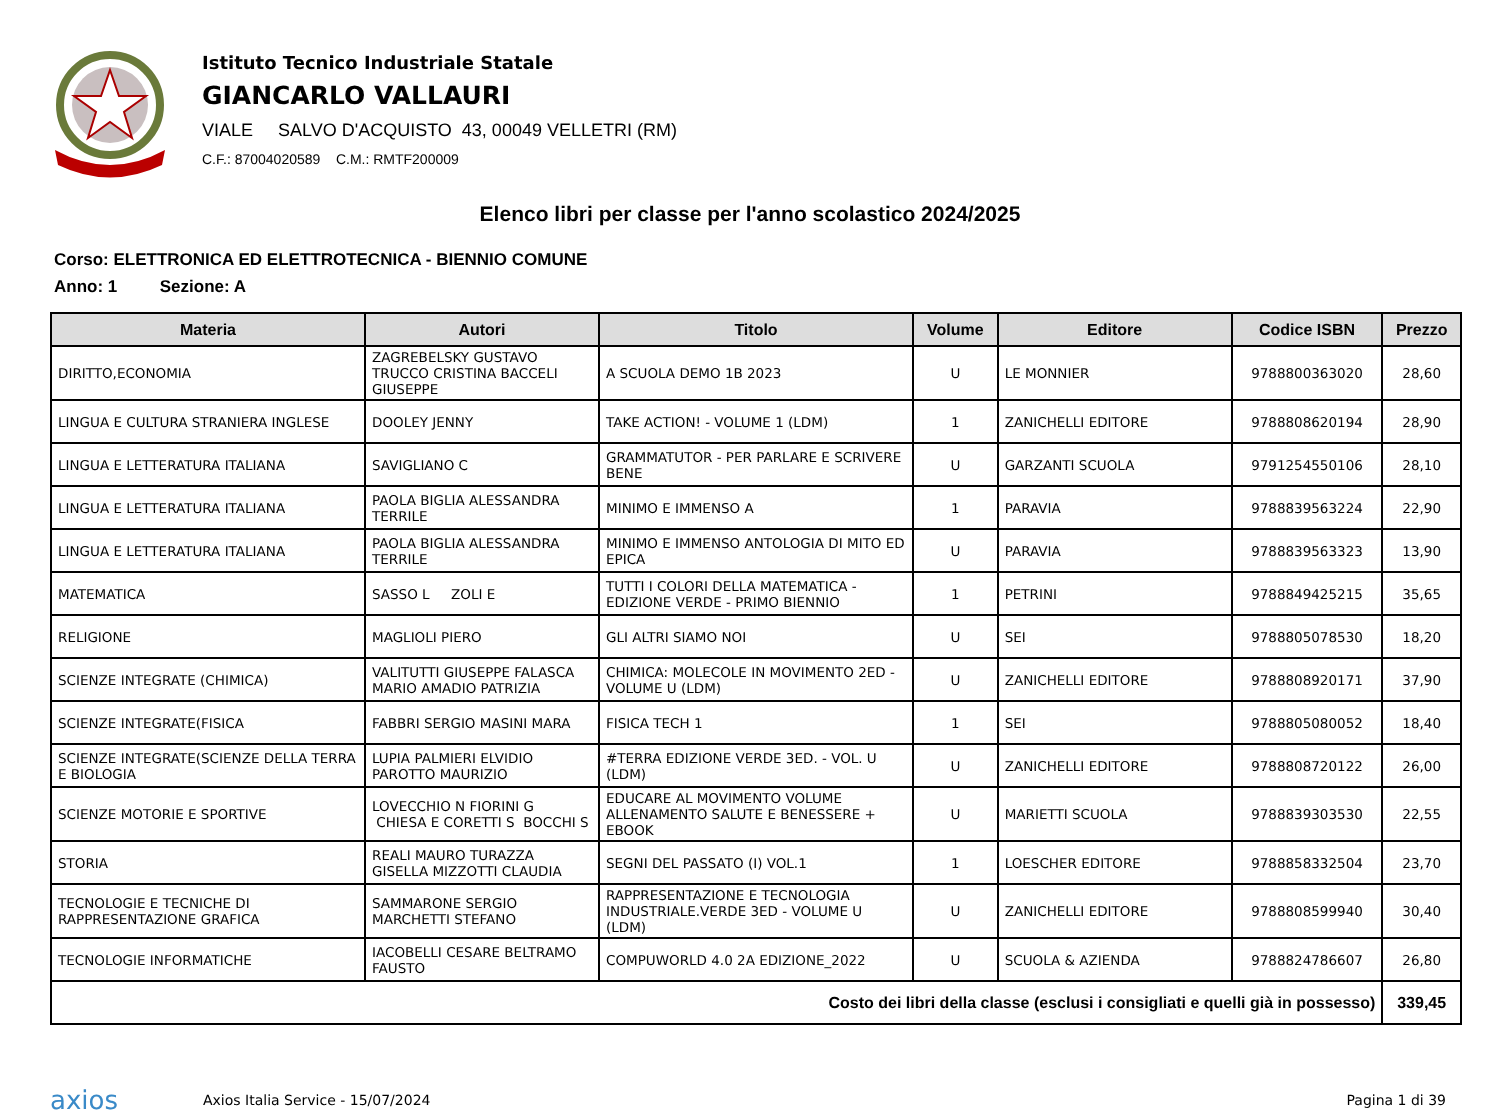Istituto Tecnico Industriale Statale
GIANCARLO VALLAURI
VIALE SALVO D'ACQUISTO 43, 00049 VELLETRI (RM)
C.F.: 87004020589 C.M.: RMTF200009
Elenco libri per classe per l'anno scolastico 2024/2025
Corso: ELETTRONICA ED ELETTROTECNICA - BIENNIO COMUNE
Anno: 1 Sezione: A
| Materia | Autori | Titolo | Volume | Editore | Codice ISBN | Prezzo |
| --- | --- | --- | --- | --- | --- | --- |
| DIRITTO,ECONOMIA | ZAGREBELSKY GUSTAVO TRUCCO CRISTINA BACCELI GIUSEPPE | A SCUOLA DEMO 1B 2023 | U | LE MONNIER | 9788800363020 | 28,60 |
| LINGUA E CULTURA STRANIERA INGLESE | DOOLEY JENNY | TAKE ACTION! - VOLUME 1 (LDM) | 1 | ZANICHELLI EDITORE | 9788808620194 | 28,90 |
| LINGUA E LETTERATURA ITALIANA | SAVIGLIANO C | GRAMMATUTOR - PER PARLARE E SCRIVERE BENE | U | GARZANTI SCUOLA | 9791254550106 | 28,10 |
| LINGUA E LETTERATURA ITALIANA | PAOLA BIGLIA ALESSANDRA TERRILE | MINIMO E IMMENSO A | 1 | PARAVIA | 9788839563224 | 22,90 |
| LINGUA E LETTERATURA ITALIANA | PAOLA BIGLIA ALESSANDRA TERRILE | MINIMO E IMMENSO ANTOLOGIA DI MITO ED EPICA | U | PARAVIA | 9788839563323 | 13,90 |
| MATEMATICA | SASSO L ZOLI E | TUTTI I COLORI DELLA MATEMATICA - EDIZIONE VERDE - PRIMO BIENNIO | 1 | PETRINI | 9788849425215 | 35,65 |
| RELIGIONE | MAGLIOLI PIERO | GLI ALTRI SIAMO NOI | U | SEI | 9788805078530 | 18,20 |
| SCIENZE INTEGRATE (CHIMICA) | VALITUTTI GIUSEPPE FALASCA MARIO AMADIO PATRIZIA | CHIMICA: MOLECOLE IN MOVIMENTO 2ED - VOLUME U (LDM) | U | ZANICHELLI EDITORE | 9788808920171 | 37,90 |
| SCIENZE INTEGRATE(FISICA | FABBRI SERGIO MASINI MARA | FISICA TECH 1 | 1 | SEI | 9788805080052 | 18,40 |
| SCIENZE INTEGRATE(SCIENZE DELLA TERRA E BIOLOGIA | LUPIA PALMIERI ELVIDIO PAROTTO MAURIZIO | #TERRA EDIZIONE VERDE 3ED. - VOL. U (LDM) | U | ZANICHELLI EDITORE | 9788808720122 | 26,00 |
| SCIENZE MOTORIE E SPORTIVE | LOVECCHIO N FIORINI G CHIESA E CORETTI S BOCCHI S | EDUCARE AL MOVIMENTO VOLUME ALLENAMENTO SALUTE E BENESSERE + EBOOK | U | MARIETTI SCUOLA | 9788839303530 | 22,55 |
| STORIA | REALI MAURO TURAZZA GISELLA MIZZOTTI CLAUDIA | SEGNI DEL PASSATO (I) VOL.1 | 1 | LOESCHER EDITORE | 9788858332504 | 23,70 |
| TECNOLOGIE E TECNICHE DI RAPPRESENTAZIONE GRAFICA | SAMMARONE SERGIO MARCHETTI STEFANO | RAPPRESENTAZIONE E TECNOLOGIA INDUSTRIALE.VERDE 3ED - VOLUME U (LDM) | U | ZANICHELLI EDITORE | 9788808599940 | 30,40 |
| TECNOLOGIE INFORMATICHE | IACOBELLI CESARE BELTRAMO FAUSTO | COMPUWORLD 4.0 2A EDIZIONE_2022 | U | SCUOLA & AZIENDA | 9788824786607 | 26,80 |
| Costo dei libri della classe (esclusi i consigliati e quelli già in possesso) | | | | | | 339,45 |
axios
Axios Italia Service - 15/07/2024
Pagina 1 di 39